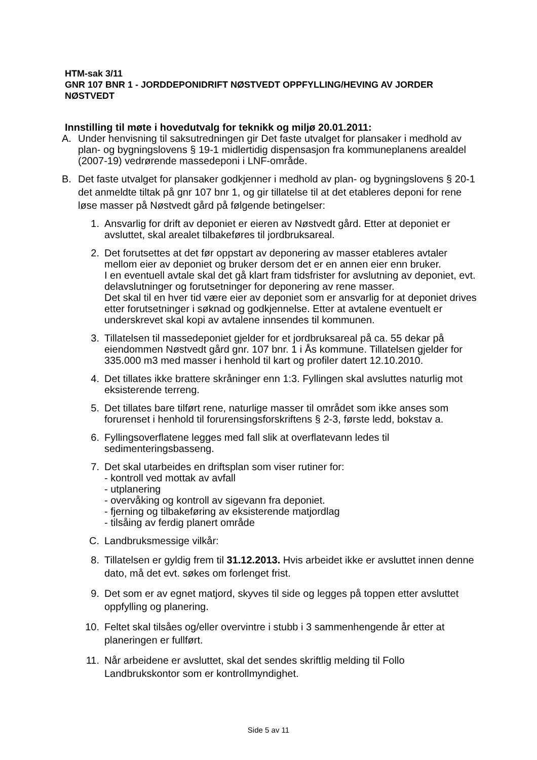HTM-sak 3/11
GNR 107 BNR 1 - JORDDEPONIDRIFT NØSTVEDT OPPFYLLING/HEVING AV JORDER NØSTVEDT
Innstilling til møte i hovedutvalg for teknikk og miljø 20.01.2011:
A. Under henvisning til saksutredningen gir Det faste utvalget for plansaker i medhold av plan- og bygningslovens § 19-1 midlertidig dispensasjon fra kommuneplanens arealdel (2007-19) vedrørende massedeponi i LNF-område.
B. Det faste utvalget for plansaker godkjenner i medhold av plan- og bygningslovens § 20-1 det anmeldte tiltak på gnr 107 bnr 1, og gir tillatelse til at det etableres deponi for rene løse masser på Nøstvedt gård på følgende betingelser:
1. Ansvarlig for drift av deponiet er eieren av Nøstvedt gård. Etter at deponiet er avsluttet, skal arealet tilbakeføres til jordbruksareal.
2. Det forutsettes at det før oppstart av deponering av masser etableres avtaler mellom eier av deponiet og bruker dersom det er en annen eier enn bruker.
I en eventuell avtale skal det gå klart fram tidsfrister for avslutning av deponiet, evt. delavslutninger og forutsetninger for deponering av rene masser.
Det skal til en hver tid være eier av deponiet som er ansvarlig for at deponiet drives etter forutsetninger i søknad og godkjennelse. Etter at avtalene eventuelt er underskrevet skal kopi av avtalene innsendes til kommunen.
3. Tillatelsen til massedeponiet gjelder for et jordbruksareal på ca. 55 dekar på eiendommen Nøstvedt gård gnr. 107 bnr. 1 i Ås kommune. Tillatelsen gjelder for 335.000 m3 med masser i henhold til kart og profiler datert 12.10.2010.
4. Det tillates ikke brattere skråninger enn 1:3. Fyllingen skal avsluttes naturlig mot eksisterende terreng.
5. Det tillates bare tilført rene, naturlige masser til området som ikke anses som forurenset i henhold til forurensingsforskriftens § 2-3, første ledd, bokstav a.
6. Fyllingsoverflatene legges med fall slik at overflatevann ledes til sedimenteringsbasseng.
7. Det skal utarbeides en driftsplan som viser rutiner for:
- kontroll ved mottak av avfall
- utplanering
- overvåking og kontroll av sigevann fra deponiet.
- fjerning og tilbakeføring av eksisterende matjordlag
- tilsåing av ferdig planert område
C. Landbruksmessige vilkår:
8. Tillatelsen er gyldig frem til 31.12.2013. Hvis arbeidet ikke er avsluttet innen denne dato, må det evt. søkes om forlenget frist.
9. Det som er av egnet matjord, skyves til side og legges på toppen etter avsluttet oppfylling og planering.
10. Feltet skal tilsåes og/eller overvintre i stubb i 3 sammenhengende år etter at planeringen er fullført.
11. Når arbeidene er avsluttet, skal det sendes skriftlig melding til Follo Landbrukskontor som er kontrollmyndighet.
Side 5 av 11